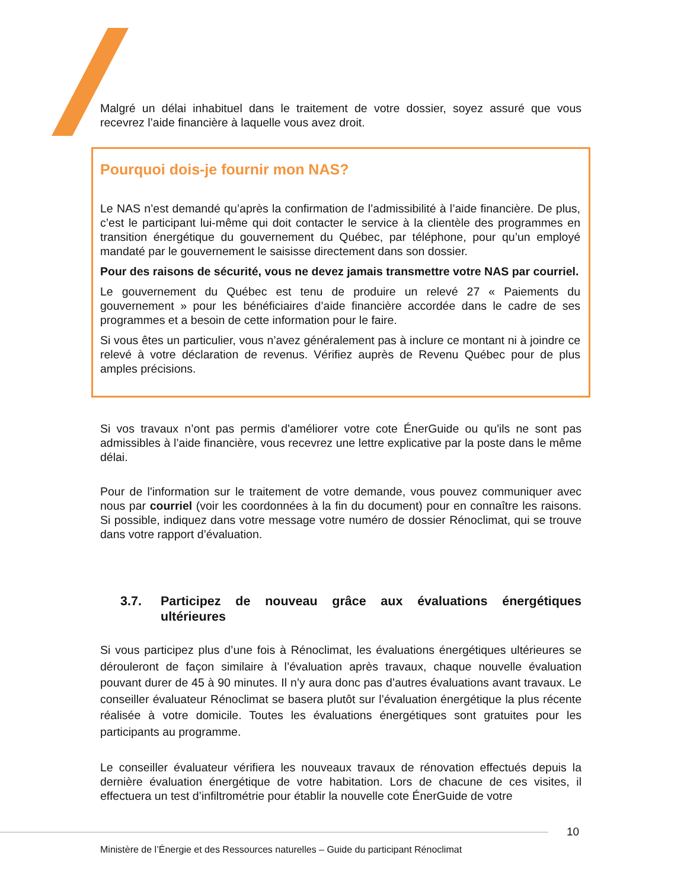Malgré un délai inhabituel dans le traitement de votre dossier, soyez assuré que vous recevrez l’aide financière à laquelle vous avez droit.
Pourquoi dois-je fournir mon NAS?
Le NAS n’est demandé qu’après la confirmation de l’admissibilité à l’aide financière. De plus, c’est le participant lui-même qui doit contacter le service à la clientèle des programmes en transition énergétique du gouvernement du Québec, par téléphone, pour qu’un employé mandaté par le gouvernement le saisisse directement dans son dossier.
Pour des raisons de sécurité, vous ne devez jamais transmettre votre NAS par courriel.
Le gouvernement du Québec est tenu de produire un relevé 27 « Paiements du gouvernement » pour les bénéficiaires d’aide financière accordée dans le cadre de ses programmes et a besoin de cette information pour le faire.
Si vous êtes un particulier, vous n’avez généralement pas à inclure ce montant ni à joindre ce relevé à votre déclaration de revenus. Vérifiez auprès de Revenu Québec pour de plus amples précisions.
Si vos travaux n’ont pas permis d'améliorer votre cote ÉnerGuide ou qu'ils ne sont pas admissibles à l’aide financière, vous recevrez une lettre explicative par la poste dans le même délai.
Pour de l'information sur le traitement de votre demande, vous pouvez communiquer avec nous par courriel (voir les coordonnées à la fin du document) pour en connaître les raisons. Si possible, indiquez dans votre message votre numéro de dossier Rénoclimat, qui se trouve dans votre rapport d’évaluation.
3.7. Participez de nouveau grâce aux évaluations énergétiques ultérieures
Si vous participez plus d’une fois à Rénoclimat, les évaluations énergétiques ultérieures se dérouleront de façon similaire à l’évaluation après travaux, chaque nouvelle évaluation pouvant durer de 45 à 90 minutes. Il n’y aura donc pas d’autres évaluations avant travaux. Le conseiller évaluateur Rénoclimat se basera plutôt sur l’évaluation énergétique la plus récente réalisée à votre domicile. Toutes les évaluations énergétiques sont gratuites pour les participants au programme.
Le conseiller évaluateur vérifiera les nouveaux travaux de rénovation effectués depuis la dernière évaluation énergétique de votre habitation. Lors de chacune de ces visites, il effectuera un test d’infiltrométrie pour établir la nouvelle cote ÉnerGuide de votre
10
Ministère de l’Énergie et des Ressources naturelles – Guide du participant Rénoclimat